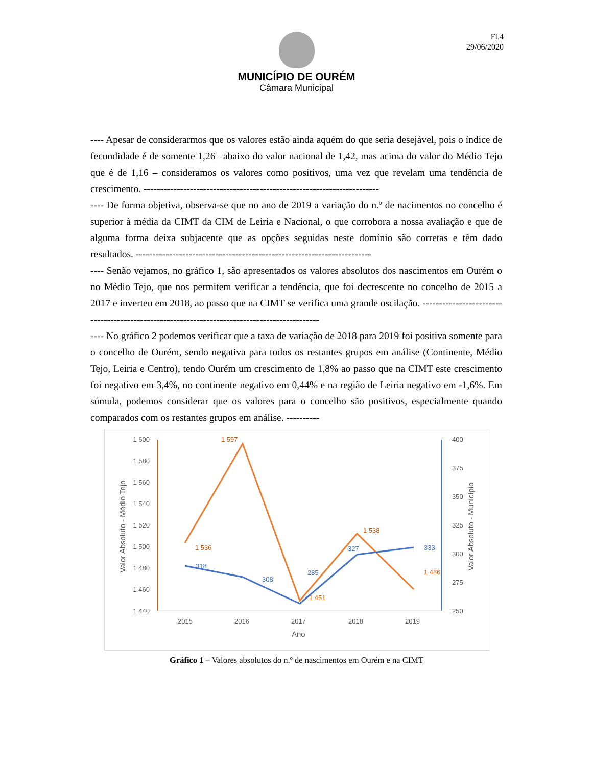Fl.4
29/06/2020
MUNICÍPIO DE OURÉM
Câmara Municipal
---- Apesar de considerarmos que os valores estão ainda aquém do que seria desejável, pois o índice de fecundidade é de somente 1,26 –abaixo do valor nacional de 1,42, mas acima do valor do Médio Tejo que é de 1,16 – consideramos os valores como positivos, uma vez que revelam uma tendência de crescimento. -----------------------------------------------------------------------
---- De forma objetiva, observa-se que no ano de 2019 a variação do n.º de nacimentos no concelho é superior à média da CIMT da CIM de Leiria e Nacional, o que corrobora a nossa avaliação e que de alguma forma deixa subjacente que as opções seguidas neste domínio são corretas e têm dado resultados. -----------------------------------------------------------------------
---- Senão vejamos, no gráfico 1, são apresentados os valores absolutos dos nascimentos em Ourém o no Médio Tejo, que nos permitem verificar a tendência, que foi decrescente no concelho de 2015 a 2017 e inverteu em 2018, ao passo que na CIMT se verifica uma grande oscilação. ---------------------------------------------------------------------------------------------
---- No gráfico 2 podemos verificar que a taxa de variação de 2018 para 2019 foi positiva somente para o concelho de Ourém, sendo negativa para todos os restantes grupos em análise (Continente, Médio Tejo, Leiria e Centro), tendo Ourém um crescimento de 1,8% ao passo que na CIMT este crescimento foi negativo em 3,4%, no continente negativo em 0,44% e na região de Leiria negativo em -1,6%. Em súmula, podemos considerar que os valores para o concelho são positivos, especialmente quando comparados com os restantes grupos em análise. ----------
1 600
1 580
1 560
1 540
1 520
1 500
1 480
1 460
1 440
400
375
350
325
300
275
250
2015
2016
2017
2018
2019
Ano
Valor Absoluto - Médio Tejo
Valor Absoluto - Município
1 536
1 597
1 451
1 538
1 486
318
308
285
327
333
Gráfico 1 – Valores absolutos do n.º de nascimentos em Ourém e na CIMT